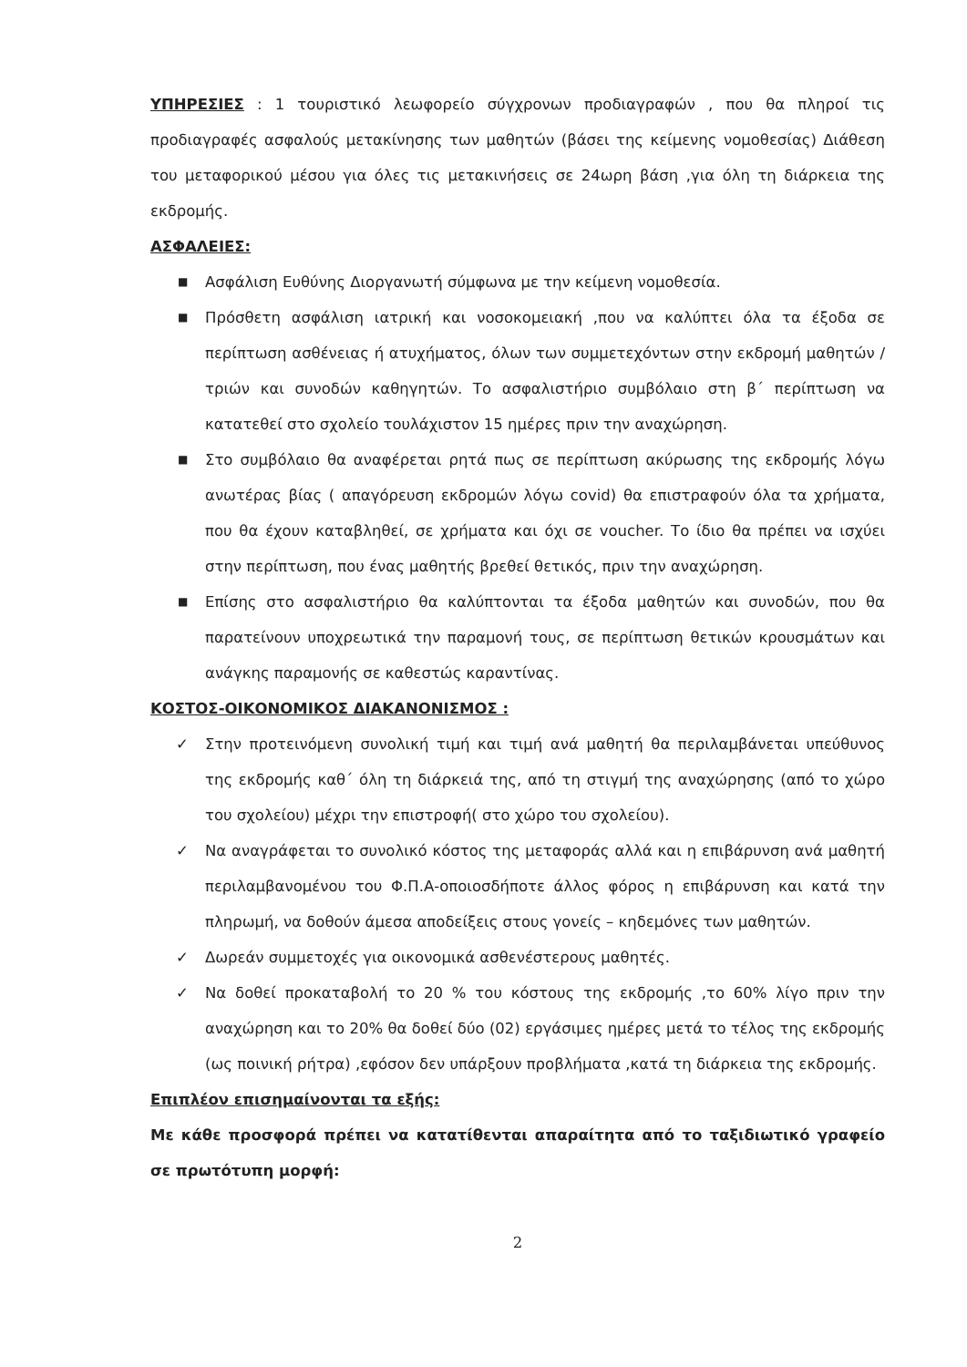ΥΠΗΡΕΣΙΕΣ : 1 τουριστικό λεωφορείο σύγχρονων προδιαγραφών , που θα πληροί τις προδιαγραφές ασφαλούς μετακίνησης των μαθητών (βάσει της κείμενης νομοθεσίας) Διάθεση του μεταφορικού μέσου για όλες τις μετακινήσεις σε 24ωρη βάση ,για όλη τη διάρκεια της εκδρομής.
ΑΣΦΑΛΕΙΕΣ:
■ Ασφάλιση Ευθύνης Διοργανωτή σύμφωνα με την κείμενη νομοθεσία.
■ Πρόσθετη ασφάλιση ιατρική και νοσοκομειακή ,που να καλύπτει όλα τα έξοδα σε περίπτωση ασθένειας ή ατυχήματος, όλων των συμμετεχόντων στην εκδρομή μαθητών /τριών και συνοδών καθηγητών. Το ασφαλιστήριο συμβόλαιο στη β΄ περίπτωση να κατατεθεί στο σχολείο τουλάχιστον 15 ημέρες πριν την αναχώρηση.
■ Στο συμβόλαιο θα αναφέρεται ρητά πως σε περίπτωση ακύρωσης της εκδρομής λόγω ανωτέρας βίας ( απαγόρευση εκδρομών λόγω covid) θα επιστραφούν όλα τα χρήματα, που θα έχουν καταβληθεί, σε χρήματα και όχι σε voucher. Το ίδιο θα πρέπει να ισχύει στην περίπτωση, που ένας μαθητής βρεθεί θετικός, πριν την αναχώρηση.
■ Επίσης στο ασφαλιστήριο θα καλύπτονται τα έξοδα μαθητών και συνοδών, που θα παρατείνουν υποχρεωτικά την παραμονή τους, σε περίπτωση θετικών κρουσμάτων και ανάγκης παραμονής σε καθεστώς καραντίνας.
ΚΟΣΤΟΣ-ΟΙΚΟΝΟΜΙΚΟΣ ΔΙΑΚΑΝΟΝΙΣΜΟΣ :
✓ Στην προτεινόμενη συνολική τιμή και τιμή ανά μαθητή θα περιλαμβάνεται υπεύθυνος της εκδρομής καθ΄ όλη τη διάρκειά της, από τη στιγμή της αναχώρησης (από το χώρο του σχολείου) μέχρι την επιστροφή( στο χώρο του σχολείου).
✓ Να αναγράφεται το συνολικό κόστος της μεταφοράς αλλά και η επιβάρυνση ανά μαθητή περιλαμβανομένου του Φ.Π.Α-οποιοσδήποτε άλλος φόρος η επιβάρυνση και κατά την πληρωμή, να δοθούν άμεσα αποδείξεις στους γονείς – κηδεμόνες των μαθητών.
✓ Δωρεάν συμμετοχές για οικονομικά ασθενέστερους μαθητές.
✓ Να δοθεί προκαταβολή το 20 % του κόστους της εκδρομής ,το 60% λίγο πριν την αναχώρηση και το 20% θα δοθεί δύο (02) εργάσιμες ημέρες μετά το τέλος της εκδρομής (ως ποινική ρήτρα) ,εφόσον δεν υπάρξουν προβλήματα ,κατά τη διάρκεια της εκδρομής.
Επιπλέον επισημαίνονται τα εξής:
Με κάθε προσφορά πρέπει να κατατίθενται απαραίτητα από το ταξιδιωτικό γραφείο σε πρωτότυπη μορφή:
2